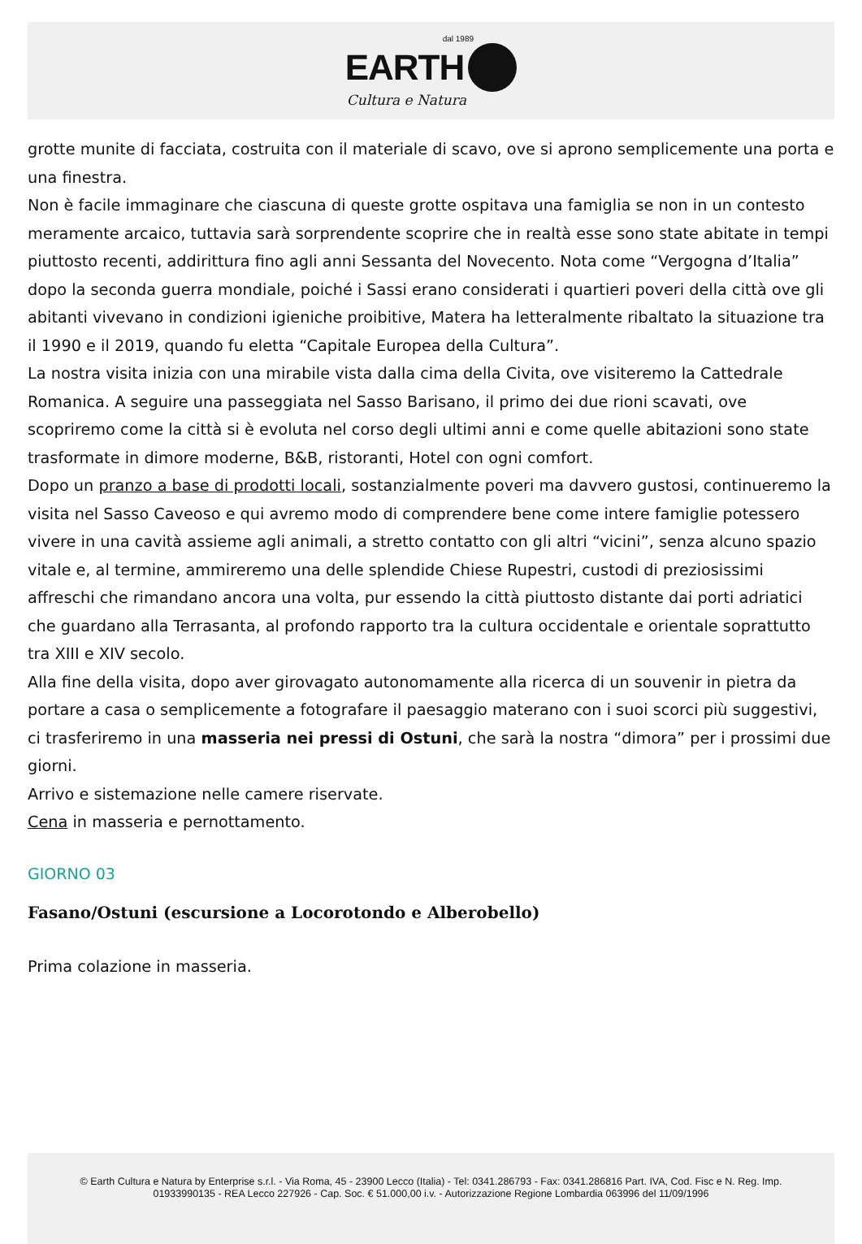dal 1989
EARTH
Cultura e Natura
grotte munite di facciata, costruita con il materiale di scavo, ove si aprono semplicemente una porta e una finestra.
Non è facile immaginare che ciascuna di queste grotte ospitava una famiglia se non in un contesto meramente arcaico, tuttavia sarà sorprendente scoprire che in realtà esse sono state abitate in tempi piuttosto recenti, addirittura fino agli anni Sessanta del Novecento. Nota come “Vergogna d’Italia” dopo la seconda guerra mondiale, poiché i Sassi erano considerati i quartieri poveri della città ove gli abitanti vivevano in condizioni igieniche proibitive, Matera ha letteralmente ribaltato la situazione tra il 1990 e il 2019, quando fu eletta “Capitale Europea della Cultura”.
La nostra visita inizia con una mirabile vista dalla cima della Civita, ove visiteremo la Cattedrale Romanica. A seguire una passeggiata nel Sasso Barisano, il primo dei due rioni scavati, ove scopriremo come la città si è evoluta nel corso degli ultimi anni e come quelle abitazioni sono state trasformate in dimore moderne, B&B, ristoranti, Hotel con ogni comfort.
Dopo un pranzo a base di prodotti locali, sostanzialmente poveri ma davvero gustosi, continueremo la visita nel Sasso Caveoso e qui avremo modo di comprendere bene come intere famiglie potessero vivere in una cavità assieme agli animali, a stretto contatto con gli altri “vicini”, senza alcuno spazio vitale e, al termine, ammireremo una delle splendide Chiese Rupestri, custodi di preziosissimi affreschi che rimandano ancora una volta, pur essendo la città piuttosto distante dai porti adriatici che guardano alla Terrasanta, al profondo rapporto tra la cultura occidentale e orientale soprattutto tra XIII e XIV secolo.
Alla fine della visita, dopo aver girovagato autonomamente alla ricerca di un souvenir in pietra da portare a casa o semplicemente a fotografare il paesaggio materano con i suoi scorci più suggestivi, ci trasferiremo in una masseria nei pressi di Ostuni, che sarà la nostra “dimora” per i prossimi due giorni.
Arrivo e sistemazione nelle camere riservate.
Cena in masseria e pernottamento.
GIORNO 03
Fasano/Ostuni (escursione a Locorotondo e Alberobello)
Prima colazione in masseria.
© Earth Cultura e Natura by Enterprise s.r.l. - Via Roma, 45 - 23900 Lecco (Italia) - Tel: 0341.286793 - Fax: 0341.286816 Part. IVA, Cod. Fisc e N. Reg. Imp.
01933990135 - REA Lecco 227926 - Cap. Soc. € 51.000,00 i.v. - Autorizzazione Regione Lombardia 063996 del 11/09/1996